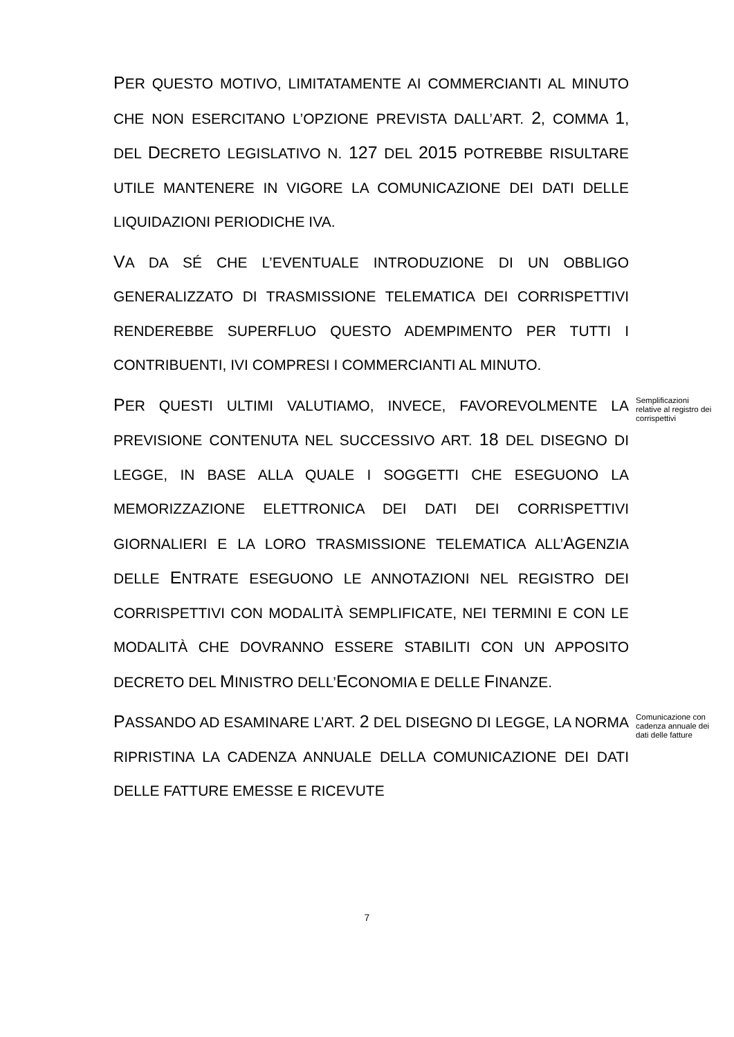PER QUESTO MOTIVO, LIMITATAMENTE AI COMMERCIANTI AL MINUTO CHE NON ESERCITANO L’OPZIONE PREVISTA DALL’ART. 2, COMMA 1, DEL DECRETO LEGISLATIVO N. 127 DEL 2015 POTREBBE RISULTARE UTILE MANTENERE IN VIGORE LA COMUNICAZIONE DEI DATI DELLE LIQUIDAZIONI PERIODICHE IVA.
VA DA SÉ CHE L’EVENTUALE INTRODUZIONE DI UN OBBLIGO GENERALIZZATO DI TRASMISSIONE TELEMATICA DEI CORRISPETTIVI RENDEREBBE SUPERFLUO QUESTO ADEMPIMENTO PER TUTTI I CONTRIBUENTI, IVI COMPRESI I COMMERCIANTI AL MINUTO.
PER QUESTI ULTIMI VALUTIAMO, INVECE, FAVOREVOLMENTE LA PREVISIONE CONTENUTA NEL SUCCESSIVO ART. 18 DEL DISEGNO DI LEGGE, IN BASE ALLA QUALE I SOGGETTI CHE ESEGUONO LA MEMORIZZAZIONE ELETTRONICA DEI DATI DEI CORRISPETTIVI GIORNALIERI E LA LORO TRASMISSIONE TELEMATICA ALL’AGENZIA DELLE ENTRATE ESEGUONO LE ANNOTAZIONI NEL REGISTRO DEI CORRISPETTIVI CON MODALITÀ SEMPLIFICATE, NEI TERMINI E CON LE MODALITÀ CHE DOVRANNO ESSERE STABILITI CON UN APPOSITO DECRETO DEL MINISTRO DELL’ECONOMIA E DELLE FINANZE.
Semplificazioni relative al registro dei corrispettivi
PASSANDO AD ESAMINARE L’ART. 2 DEL DISEGNO DI LEGGE, LA NORMA RIPRISTINA LA CADENZA ANNUALE DELLA COMUNICAZIONE DEI DATI DELLE FATTURE EMESSE E RICEVUTE
Comunicazione con cadenza annuale dei dati delle fatture
7